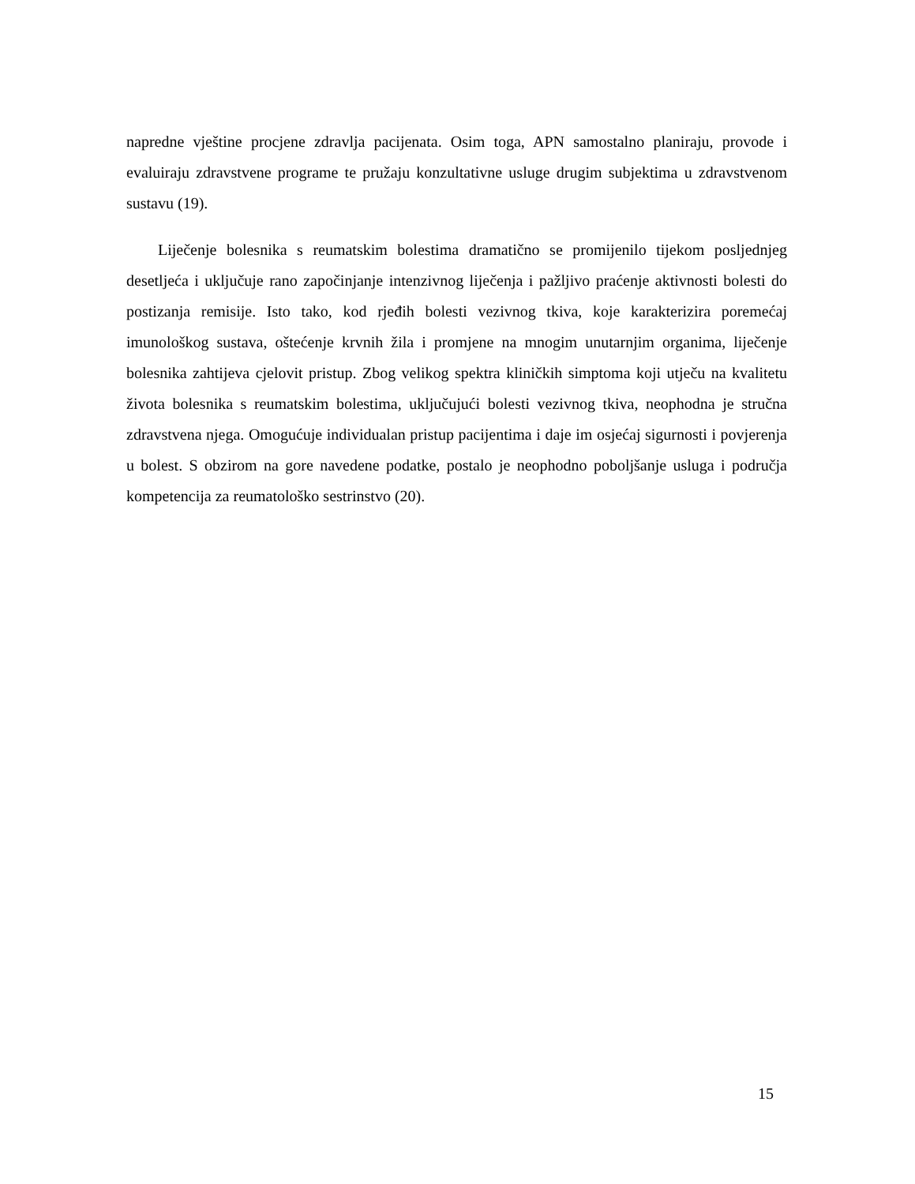napredne vještine procjene zdravlja pacijenata. Osim toga, APN samostalno planiraju, provode i evaluiraju zdravstvene programe te pružaju konzultativne usluge drugim subjektima u zdravstvenom sustavu (19).
Liječenje bolesnika s reumatskim bolestima dramatično se promijenilo tijekom posljednjeg desetljeća i uključuje rano započinjanje intenzivnog liječenja i pažljivo praćenje aktivnosti bolesti do postizanja remisije. Isto tako, kod rjeđih bolesti vezivnog tkiva, koje karakterizira poremećaj imunološkog sustava, oštećenje krvnih žila i promjene na mnogim unutarnjim organima, liječenje bolesnika zahtijeva cjelovit pristup. Zbog velikog spektra kliničkih simptoma koji utječu na kvalitetu života bolesnika s reumatskim bolestima, uključujući bolesti vezivnog tkiva, neophodna je stručna zdravstvena njega. Omogućuje individualan pristup pacijentima i daje im osjećaj sigurnosti i povjerenja u bolest. S obzirom na gore navedene podatke, postalo je neophodno poboljšanje usluga i područja kompetencija za reumatološko sestrinstvo (20).
15